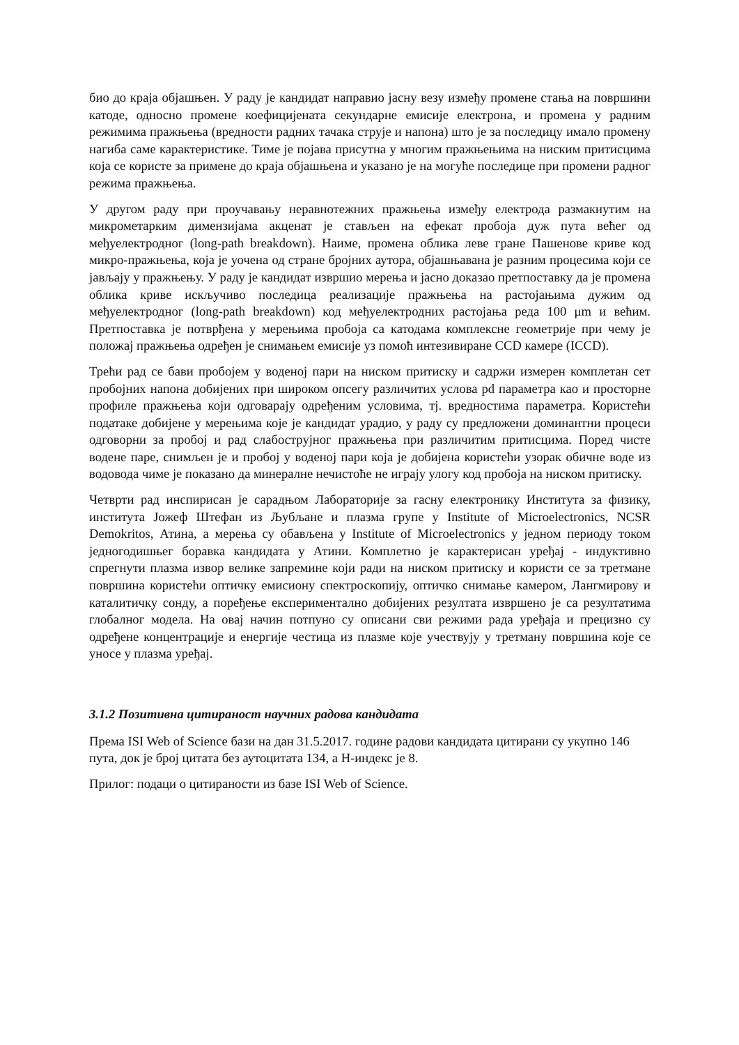био до краја објашњен. У раду је кандидат направио јасну везу између промене стања на површини катоде, односно промене коефицијената секундарне емисије електрона, и промена у радним режимима пражњења (вредности радних тачака струје и напона) што је за последицу имало промену нагиба саме карактеристике. Тиме је појава присутна у многим пражњењима на ниским притисцима која се користе за примене до краја објашњена и указано је на могуће последице при промени радног режима пражњења.
У другом раду при проучавању неравнотежних пражњења између електрода размакнутим на микрометарким димензијама акценат је стављен на ефекат пробоја дуж пута већег од међуелектродног (long-path breakdown). Наиме, промена облика леве гране Пашенове криве код микро-пражњења, која је уочена од стране бројних аутора, објашњавана је разним процесима који се јављају у пражњењу. У раду је кандидат извршио мерења и јасно доказао претпоставку да је промена облика криве искључиво последица реализације пражњења на растојањима дужим од међуелектродног (long-path breakdown) код међуелектродних растојања реда 100 μm и већим. Претпоставка је потврђена у мерењима пробоја са катодама комплексне геометрије при чему је положај пражњења одређен је снимањем емисије уз помоћ интезивиране CCD камере (ICCD).
Трећи рад се бави пробојем у воденој пари на ниском притиску и садржи измерен комплетан сет пробојних напона добијених при широком опсегу различитих услова pd параметра као и просторне профиле пражњења који одговарају одређеним условима, тј. вредностима параметра. Користећи податаке добијене у мерењима које је кандидат урадио, у раду су предложени доминантни процеси одговорни за пробој и рад слабострујног пражњења при различитим притисцима. Поред чисте водене паре, снимљен је и пробој у воденој пари која је добијена користећи узорак обичне воде из водовода чиме је показано да минералне нечистоће не играју улогу код пробоја на ниском притиску.
Четврти рад инспирисан је сарадњом Лабораторије за гасну електронику Института за физику, института Јожеф Штефан из Љубљане и плазма групе у Institute of Microelectronics, NCSR Demokritos, Атина, а мерења су обављена у Institute of Microelectronics у једном периоду током једногодишњег боравка кандидата у Атини. Комплетно је карактерисан уређај - индуктивно спрегнути плазма извор велике запремине који ради на ниском притиску и користи се за третмане површина користећи оптичку емисиону спектроскопију, оптичко снимање камером, Лангмирову и каталитичку сонду, а поређење експериментално добијених резултата извршено је са резултатима глобалног модела. На овај начин потпуно су описани сви режими рада уређаја и прецизно су одређене концентрације и енергије честица из плазме које учествују у третману површина које се уносе у плазма уређај.
3.1.2 Позитивна цитираност научних радова кандидата
Према ISI Web of Science бази на дан 31.5.2017. године радови кандидата цитирани су укупно 146 пута, док је број цитата без аутоцитата 134, а H-индекс је 8.
Прилог: подаци о цитираности из базе ISI Web of Science.